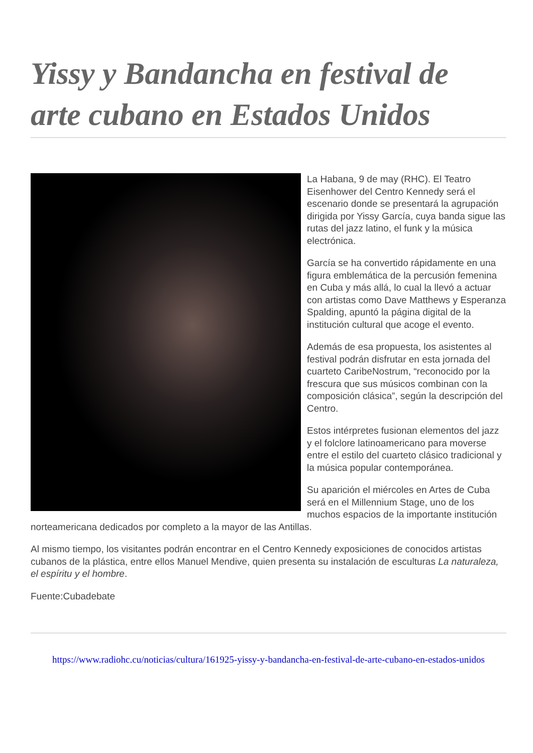Yissy y Bandancha en festival de arte cubano en Estados Unidos
La Habana, 9 de may (RHC). El Teatro Eisenhower del Centro Kennedy será el escenario donde se presentará la agrupación dirigida por Yissy García, cuya banda sigue las rutas del jazz latino, el funk y la música electrónica.
García se ha convertido rápidamente en una figura emblemática de la percusión femenina en Cuba y más allá, lo cual la llevó a actuar con artistas como Dave Matthews y Esperanza Spalding, apuntó la página digital de la institución cultural que acoge el evento.
Además de esa propuesta, los asistentes al festival podrán disfrutar en esta jornada del cuarteto CaribeNostrum, “reconocido por la frescura que sus músicos combinan con la composición clásica”, según la descripción del Centro.
Estos intérpretes fusionan elementos del jazz y el folclore latinoamericano para moverse entre el estilo del cuarteto clásico tradicional y la música popular contemporánea.
Su aparición el miércoles en Artes de Cuba será en el Millennium Stage, uno de los muchos espacios de la importante institución norteamericana dedicados por completo a la mayor de las Antillas.
Al mismo tiempo, los visitantes podrán encontrar en el Centro Kennedy exposiciones de conocidos artistas cubanos de la plástica, entre ellos Manuel Mendive, quien presenta su instalación de esculturas La naturaleza, el espíritu y el hombre.
Fuente:Cubadebate
https://www.radiohc.cu/noticias/cultura/161925-yissy-y-bandancha-en-festival-de-arte-cubano-en-estados-unidos